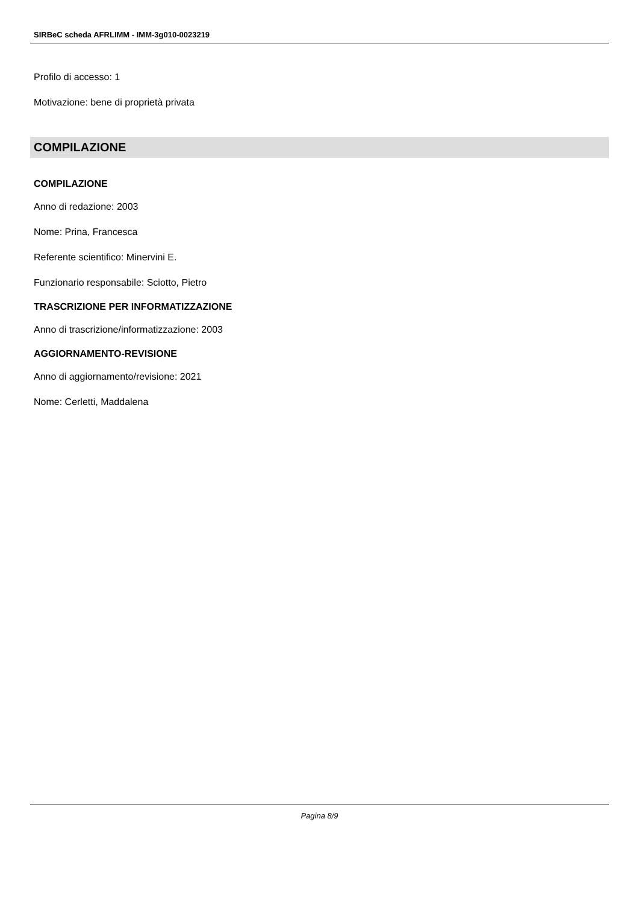SIRBeC scheda AFRLIMM - IMM-3g010-0023219
Profilo di accesso: 1
Motivazione: bene di proprietà privata
COMPILAZIONE
COMPILAZIONE
Anno di redazione: 2003
Nome: Prina, Francesca
Referente scientifico: Minervini E.
Funzionario responsabile: Sciotto, Pietro
TRASCRIZIONE PER INFORMATIZZAZIONE
Anno di trascrizione/informatizzazione: 2003
AGGIORNAMENTO-REVISIONE
Anno di aggiornamento/revisione: 2021
Nome: Cerletti, Maddalena
Pagina 8/9